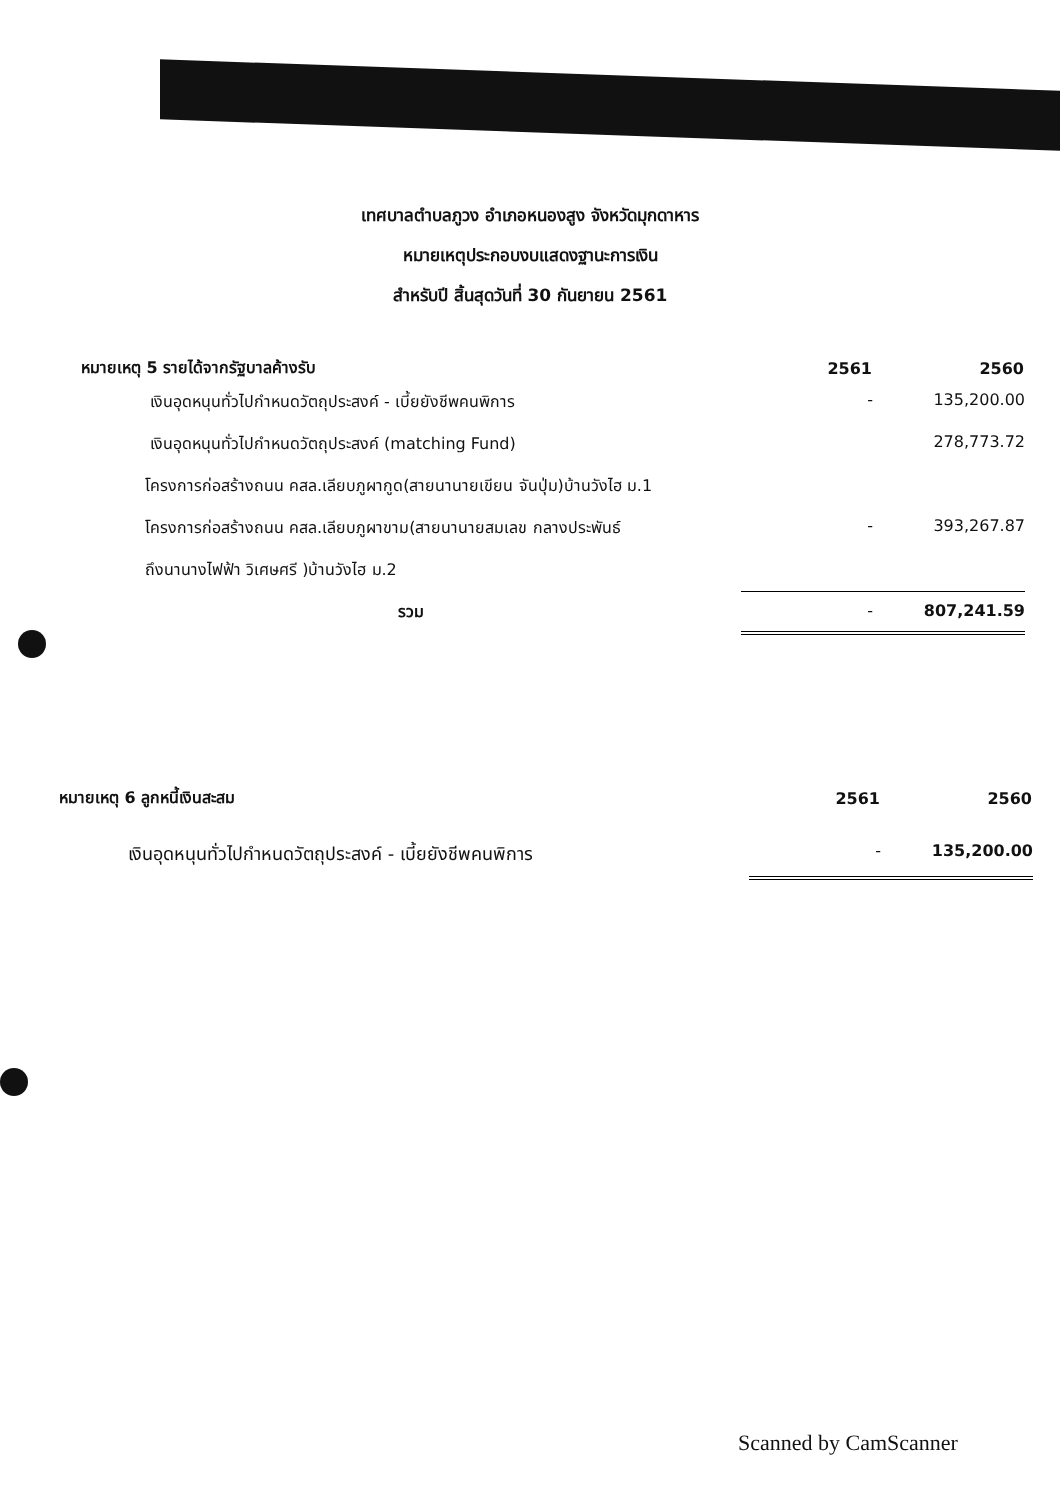เทศบาลตำบลภูวง อำเภอหนองสูง จังหวัดมุกดาหาร
หมายเหตุประกอบงบแสดงฐานะการเงิน
สำหรับปี สิ้นสุดวันที่ 30 กันยายน 2561
| หมายเหตุ 5 รายได้จากรัฐบาลค้างรับ | 2561 | 2560 |
| --- | --- | --- |
| เงินอุดหนุนทั่วไปกำหนดวัตถุประสงค์ - เบี้ยยังชีพคนพิการ | - | 135,200.00 |
| เงินอุดหนุนทั่วไปกำหนดวัตถุประสงค์ (matching Fund) | | 278,773.72 |
| โครงการก่อสร้างถนน คสล.เลียบภูผากูด(สายนานายเขียน จันปุ่ม)บ้านวังไฮ ม.1 | | |
| โครงการก่อสร้างถนน คสล.เลียบภูผาขาม(สายนานายสมเลข กลางประพันธ์ | - | 393,267.87 |
| ถึงนานางไฟฟ้า วิเศษศรี )บ้านวังไฮ ม.2 | | |
| รวม | - | 807,241.59 |
| หมายเหตุ 6 ลูกหนี้เงินสะสม | 2561 | 2560 |
| --- | --- | --- |
| เงินอุดหนุนทั่วไปกำหนดวัตถุประสงค์ - เบี้ยยังชีพคนพิการ | - | 135,200.00 |
Scanned by CamScanner